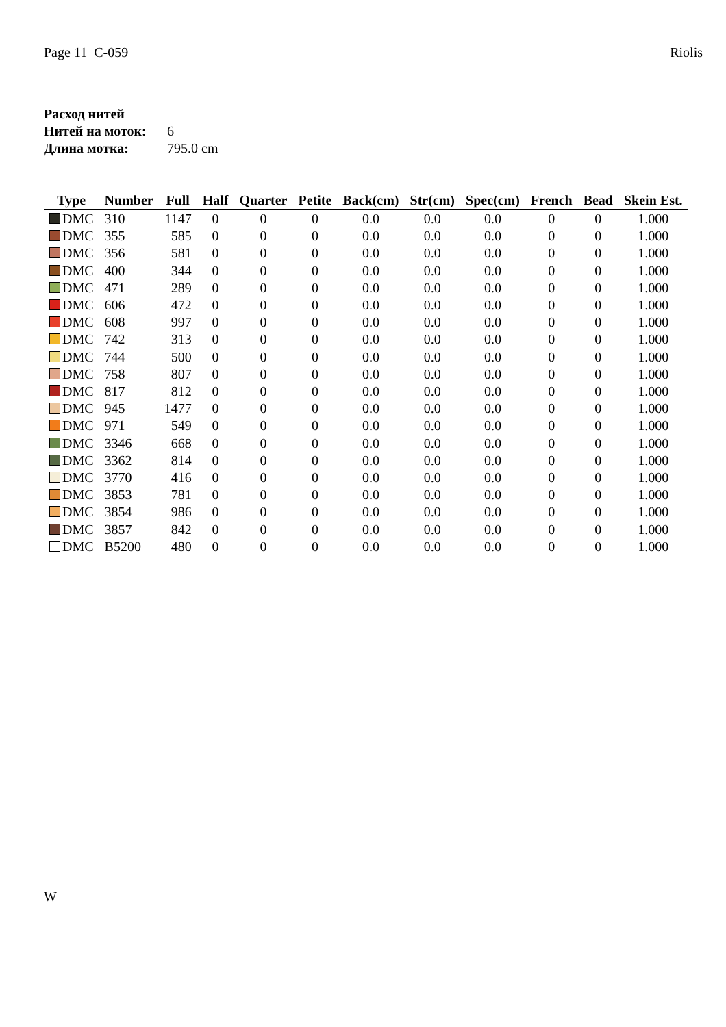Page 11 C-059 Riolis
| Расход нитей | |
| Нитей на моток: | 6 |
| Длина мотка: | 795.0 cm |
| Type | Number | Full | Half | Quarter | Petite | Back(cm) | Str(cm) | Spec(cm) | French | Bead | Skein Est. |
| --- | --- | --- | --- | --- | --- | --- | --- | --- | --- | --- | --- |
| DMC | 310 | 1147 | 0 | 0 | 0 | 0.0 | 0.0 | 0.0 | 0 | 0 | 1.000 |
| DMC | 355 | 585 | 0 | 0 | 0 | 0.0 | 0.0 | 0.0 | 0 | 0 | 1.000 |
| DMC | 356 | 581 | 0 | 0 | 0 | 0.0 | 0.0 | 0.0 | 0 | 0 | 1.000 |
| DMC | 400 | 344 | 0 | 0 | 0 | 0.0 | 0.0 | 0.0 | 0 | 0 | 1.000 |
| DMC | 471 | 289 | 0 | 0 | 0 | 0.0 | 0.0 | 0.0 | 0 | 0 | 1.000 |
| DMC | 606 | 472 | 0 | 0 | 0 | 0.0 | 0.0 | 0.0 | 0 | 0 | 1.000 |
| DMC | 608 | 997 | 0 | 0 | 0 | 0.0 | 0.0 | 0.0 | 0 | 0 | 1.000 |
| DMC | 742 | 313 | 0 | 0 | 0 | 0.0 | 0.0 | 0.0 | 0 | 0 | 1.000 |
| DMC | 744 | 500 | 0 | 0 | 0 | 0.0 | 0.0 | 0.0 | 0 | 0 | 1.000 |
| DMC | 758 | 807 | 0 | 0 | 0 | 0.0 | 0.0 | 0.0 | 0 | 0 | 1.000 |
| DMC | 817 | 812 | 0 | 0 | 0 | 0.0 | 0.0 | 0.0 | 0 | 0 | 1.000 |
| DMC | 945 | 1477 | 0 | 0 | 0 | 0.0 | 0.0 | 0.0 | 0 | 0 | 1.000 |
| DMC | 971 | 549 | 0 | 0 | 0 | 0.0 | 0.0 | 0.0 | 0 | 0 | 1.000 |
| DMC | 3346 | 668 | 0 | 0 | 0 | 0.0 | 0.0 | 0.0 | 0 | 0 | 1.000 |
| DMC | 3362 | 814 | 0 | 0 | 0 | 0.0 | 0.0 | 0.0 | 0 | 0 | 1.000 |
| DMC | 3770 | 416 | 0 | 0 | 0 | 0.0 | 0.0 | 0.0 | 0 | 0 | 1.000 |
| DMC | 3853 | 781 | 0 | 0 | 0 | 0.0 | 0.0 | 0.0 | 0 | 0 | 1.000 |
| DMC | 3854 | 986 | 0 | 0 | 0 | 0.0 | 0.0 | 0.0 | 0 | 0 | 1.000 |
| DMC | 3857 | 842 | 0 | 0 | 0 | 0.0 | 0.0 | 0.0 | 0 | 0 | 1.000 |
| DMC | B5200 | 480 | 0 | 0 | 0 | 0.0 | 0.0 | 0.0 | 0 | 0 | 1.000 |
W